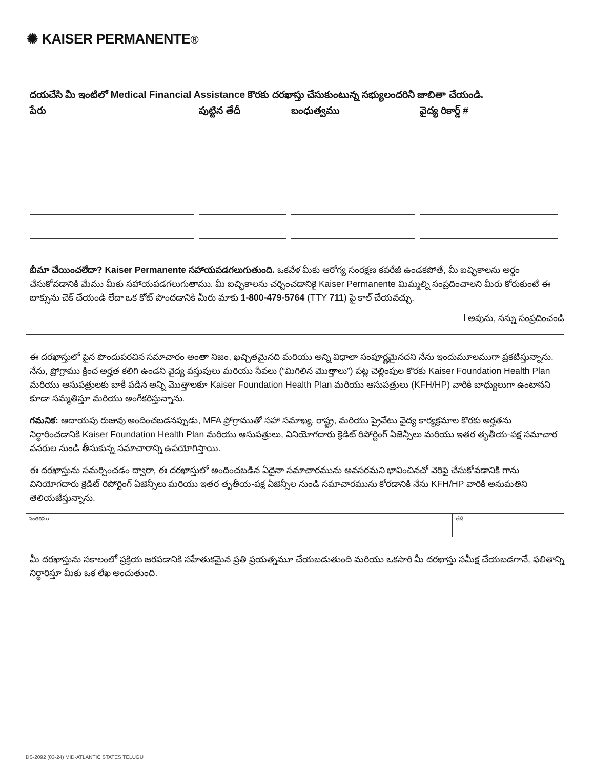✺ KAISER PERMANENTE®
దయచేసి మీ ఇంటిలో Medical Financial Assistance కొరకు దరఖాస్తు చేసుకుంటున్న సభ్యులందరినీ జాబితా చేయండి.
| పేరు | పుట్టిన తేదీ | బంధుత్వము | వైద్య రికార్డ్ # |
| --- | --- | --- | --- |
బీమా చేయించలేదా? Kaiser Permanente సహాయపడగలుగుతుంది. ఒకవేళ మీకు ఆరోగ్య సంరక్షణ కవరేజీ ఉండకపోతే, మీ ఐచ్ఛికాలను అర్థం చేసుకోవడానికి మేము మీకు సహాయపడగలుగుతాము. మీ ఐచ్ఛికాలను చర్చించడానికై Kaiser Permanente మిమ్మల్ని సంప్రదించాలని మీరు కోరుకుంటే ఈ బాక్సును చెక్ చేయండి లేదా ఒక కోట్ పొందడానికి మీరు మాకు 1-800-479-5764 (TTY 711) పై కాల్ చేయవచ్చు.
అవును, నన్ను సంప్రదించండి
ఈ దరఖాస్తులో పైన పొందుపరచిన సమాచారం అంతా నిజం, ఖచ్చితమైనది మరియు అన్ని విధాలా సంపూర్ణమైనదని నేను ఇందుమూలముగా ప్రకటిస్తున్నాను. నేను, ప్రోగ్రాము క్రింద అర్హత కలిగి ఉండని వైద్య వస్తువులు మరియు సేవలు (“మిగిలిన మొత్తాలు”) పట్ల చెల్లింపుల కొరకు Kaiser Foundation Health Plan మరియు ఆసుపత్రులకు బాకీ పడిన అన్ని మొత్తాలకూ Kaiser Foundation Health Plan మరియు ఆసుపత్రులు (KFH/HP) వారికి బాధ్యులుగా ఉంటానని కూడా సమ్మతిస్తూ మరియు అంగీకరిస్తున్నాను.
గమనిక: ఆదాయపు రుజువు అందించబడనప్పుడు, MFA ప్రోగ్రాముతో సహా సమాఖ్య, రాష్ట్ర, మరియు ప్రైవేటు వైద్య కార్యక్రమాల కొరకు అర్హతను నిర్ధారించడానికి Kaiser Foundation Health Plan మరియు ఆసుపత్రులు, వినియోగదారు క్రెడిట్ రిపోర్టింగ్ ఏజెన్సీలు మరియు ఇతర తృతీయ-పక్ష సమాచార వనరుల నుండి తీసుకున్న సమాచారాన్ని ఉపయోగిస్తాయి.
ఈ దరఖాస్తును సమర్పించడం ద్వారా, ఈ దరఖాస్తులో అందించబడిన ఏదైనా సమాచారమును అవసరమని భావించినచో వెరిఫై చేసుకోవడానికి గాను వినియోగదారు క్రెడిట్ రిపోర్టింగ్ ఏజెన్సీలు మరియు ఇతర తృతీయ-పక్ష ఏజెన్సీల నుండి సమాచారమును కోరడానికి నేను KFH/HP వారికి అనుమతిని తెలియజేస్తున్నాను.
సంతకము తేదీ
మీ దరఖాస్తును సకాలంలో ప్రక్రియ జరపడానికి సహేతుకమైన ప్రతి ప్రయత్నమూ చేయబడుతుంది మరియు ఒకసారి మీ దరఖాస్తు సమీక్ష చేయబడగానే, ఫలితాన్ని నిర్ధారిస్తూ మీకు ఒక లేఖ అందుతుంది.
DS-2092 (03-24) MID-ATLANTIC STATES TELUGU